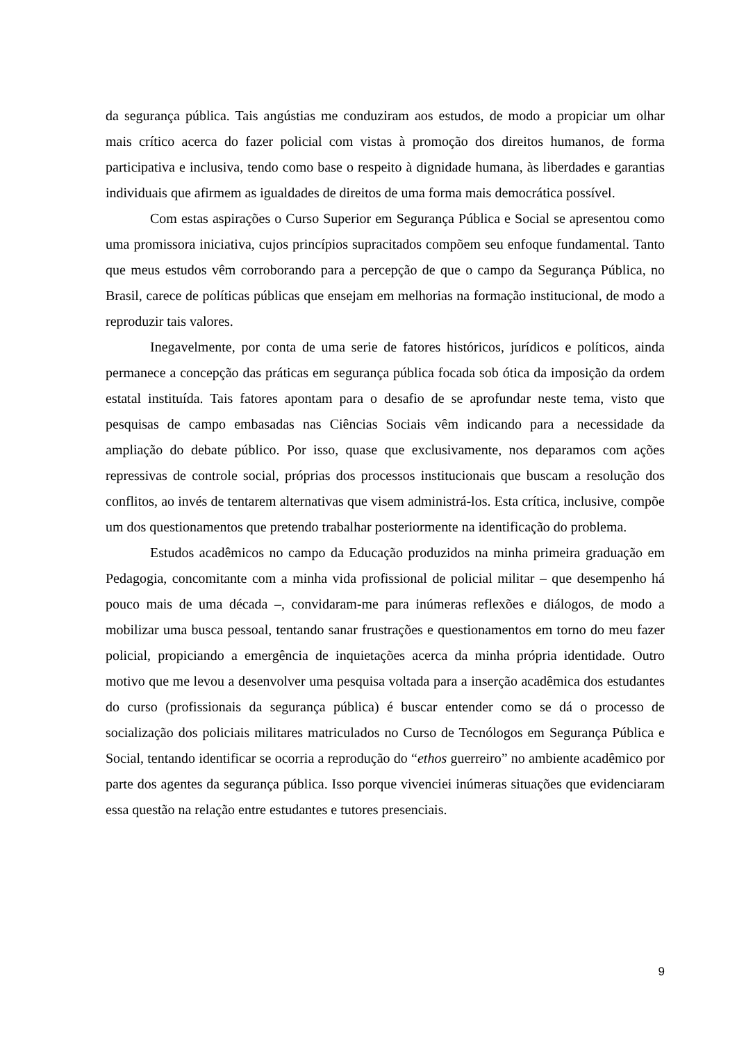da segurança pública. Tais angústias me conduziram aos estudos, de modo a propiciar um olhar mais crítico acerca do fazer policial com vistas à promoção dos direitos humanos, de forma participativa e inclusiva, tendo como base o respeito à dignidade humana, às liberdades e garantias individuais que afirmem as igualdades de direitos de uma forma mais democrática possível.
Com estas aspirações o Curso Superior em Segurança Pública e Social se apresentou como uma promissora iniciativa, cujos princípios supracitados compõem seu enfoque fundamental. Tanto que meus estudos vêm corroborando para a percepção de que o campo da Segurança Pública, no Brasil, carece de políticas públicas que ensejam em melhorias na formação institucional, de modo a reproduzir tais valores.
Inegavelmente, por conta de uma serie de fatores históricos, jurídicos e políticos, ainda permanece a concepção das práticas em segurança pública focada sob ótica da imposição da ordem estatal instituída. Tais fatores apontam para o desafio de se aprofundar neste tema, visto que pesquisas de campo embasadas nas Ciências Sociais vêm indicando para a necessidade da ampliação do debate público. Por isso, quase que exclusivamente, nos deparamos com ações repressivas de controle social, próprias dos processos institucionais que buscam a resolução dos conflitos, ao invés de tentarem alternativas que visem administrá-los. Esta crítica, inclusive, compõe um dos questionamentos que pretendo trabalhar posteriormente na identificação do problema.
Estudos acadêmicos no campo da Educação produzidos na minha primeira graduação em Pedagogia, concomitante com a minha vida profissional de policial militar – que desempenho há pouco mais de uma década –, convidaram-me para inúmeras reflexões e diálogos, de modo a mobilizar uma busca pessoal, tentando sanar frustrações e questionamentos em torno do meu fazer policial, propiciando a emergência de inquietações acerca da minha própria identidade. Outro motivo que me levou a desenvolver uma pesquisa voltada para a inserção acadêmica dos estudantes do curso (profissionais da segurança pública) é buscar entender como se dá o processo de socialização dos policiais militares matriculados no Curso de Tecnólogos em Segurança Pública e Social, tentando identificar se ocorria a reprodução do “ethos guerreiro” no ambiente acadêmico por parte dos agentes da segurança pública. Isso porque vivenciei inúmeras situações que evidenciaram essa questão na relação entre estudantes e tutores presenciais.
9